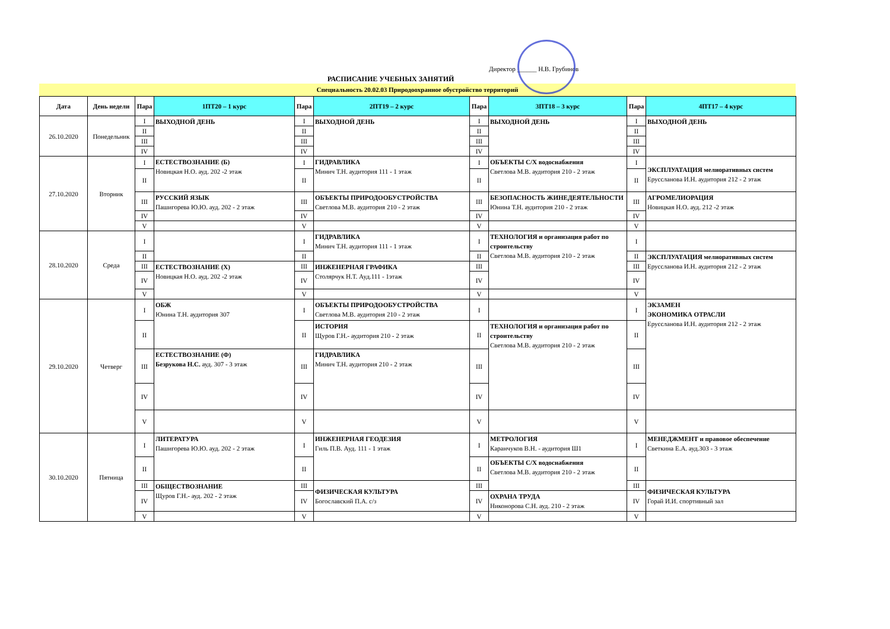Директор ______ Н.В. Грубинов
РАСПИСАНИЕ УЧЕБНЫХ ЗАНЯТИЙ
Специальность 20.02.03 Природоохранное обустройство территорий
| Дата | День недели | Пара | 1ПТ20 – 1 курс | Пара | 2ПТ19 – 2 курс | Пара | 3ПТ18 – 3 курс | Пара | 4ПТ17 – 4 курс |
| --- | --- | --- | --- | --- | --- | --- | --- | --- | --- |
| 26.10.2020 | Понедельник | I | ВЫХОДНОЙ ДЕНЬ | I | ВЫХОДНОЙ ДЕНЬ | I | ВЫХОДНОЙ ДЕНЬ | I | ВЫХОДНОЙ ДЕНЬ |
| | | II | | II | | II | | II | |
| | | III | | III | | III | | III | |
| | | IV | | IV | | IV | | IV | |
| 27.10.2020 | Вторник | I | ЕСТЕСТВОЗНАНИЕ (Б) Новицкая Н.О. ауд. 202 -2 этаж | I | ГИДРАВЛИКА Минич Т.Н. аудитория 111 - 1 этаж | I | ОБЪЕКТЫ С/Х водоснабжения Светлова М.В. аудитория 210 - 2 этаж | I | ЭКСПЛУАТАЦИЯ мелиоративных систем Еруссланова И.Н. аудитория 212 - 2 этаж |
| | | II | | II | | II | | II | |
| | | III | РУССКИЙ ЯЗЫК Пашигорева Ю.Ю. ауд. 202 - 2 этаж | III | ОБЪЕКТЫ ПРИРОДООБУСТРОЙСТВА Светлова М.В. аудитория 210 - 2 этаж | III | БЕЗОПАСНОСТЬ ЖИНЕДЕЯТЕЛЬНОСТИ Юнина Т.Н. аудитория 210 - 2 этаж | III | АГРОМЕЛИОРАЦИЯ Новицкая Н.О. ауд. 212 -2 этаж |
| | | IV | | IV | | IV | | IV | |
| | | V | | V | | V | | V | |
| 28.10.2020 | Среда | I | | I | ГИДРАВЛИКА Минич Т.Н. аудитория 111 - 1 этаж | I | ТЕХНОЛОГИЯ и организация работ по строительству Светлова М.В. аудитория 210 - 2 этаж | I | |
| | | II | | II | | II | | II | ЭКСПЛУАТАЦИЯ мелиоративных систем Еруссланова И.Н. аудитория 212 - 2 этаж |
| | | III | ЕСТЕСТВОЗНАНИЕ (Х) Новицкая Н.О. ауд. 202 -2 этаж | III | ИНЖЕНЕРНАЯ ГРАФИКА Столярчук Н.Т. Ауд.111 - 1этаж | III | | III | |
| | | IV | | IV | | IV | | IV | |
| | | V | | V | | V | | V | |
| 29.10.2020 | Четверг | I | ОБЖ Юнина Т.Н. аудитория 307 | I | ОБЪЕКТЫ ПРИРОДООБУСТРОЙСТВА Светлова М.В. аудитория 210 - 2 этаж | I | | I | ЭКЗАМЕН ЭКОНОМИКА ОТРАСЛИ Еруссланова И.Н. аудитория 212 - 2 этаж |
| | | II | | II | ИСТОРИЯ Щуров Г.Н.- аудитория 210 - 2 этаж | II | ТЕХНОЛОГИЯ и организация работ по строительству Светлова М.В. аудитория 210 - 2 этаж | II | |
| | | III | ЕСТЕСТВОЗНАНИЕ (Ф) Безрукова Н.С. ауд. 307 - 3 этаж | III | ГИДРАВЛИКА Минич Т.Н. аудитория 210 - 2 этаж | III | | III | |
| | | IV | | IV | | IV | | IV | |
| | | V | | V | | V | | V | |
| 30.10.2020 | Пятница | I | ЛИТЕРАТУРА Пашигорева Ю.Ю. ауд. 202 - 2 этаж | I | ИНЖЕНЕРНАЯ ГЕОДЕЗИЯ Гиль П.В. Ауд. 111 - 1 этаж | I | МЕТРОЛОГИЯ Каранчуков В.Н. - аудитория Ш1 | I | МЕНЕДЖМЕНТ и правовое обеспечение Светкина Е.А. ауд.303 - 3 этаж |
| | | II | | II | | II | ОБЪЕКТЫ С/Х водоснабжения Светлова М.В. аудитория 210 - 2 этаж | II | |
| | | III | ОБЩЕСТВОЗНАНИЕ Щуров Г.Н.- ауд. 202 - 2 этаж | III | ФИЗИЧЕСКАЯ КУЛЬТУРА Богославский П.А. с/з | III | | III | ФИЗИЧЕСКАЯ КУЛЬТУРА Горай И.И. спортивный зал |
| | | IV | | IV | | IV | ОХРАНА ТРУДА Никонорова С.Н. ауд. 210 - 2 этаж | IV | |
| | | V | | V | | V | | V | |